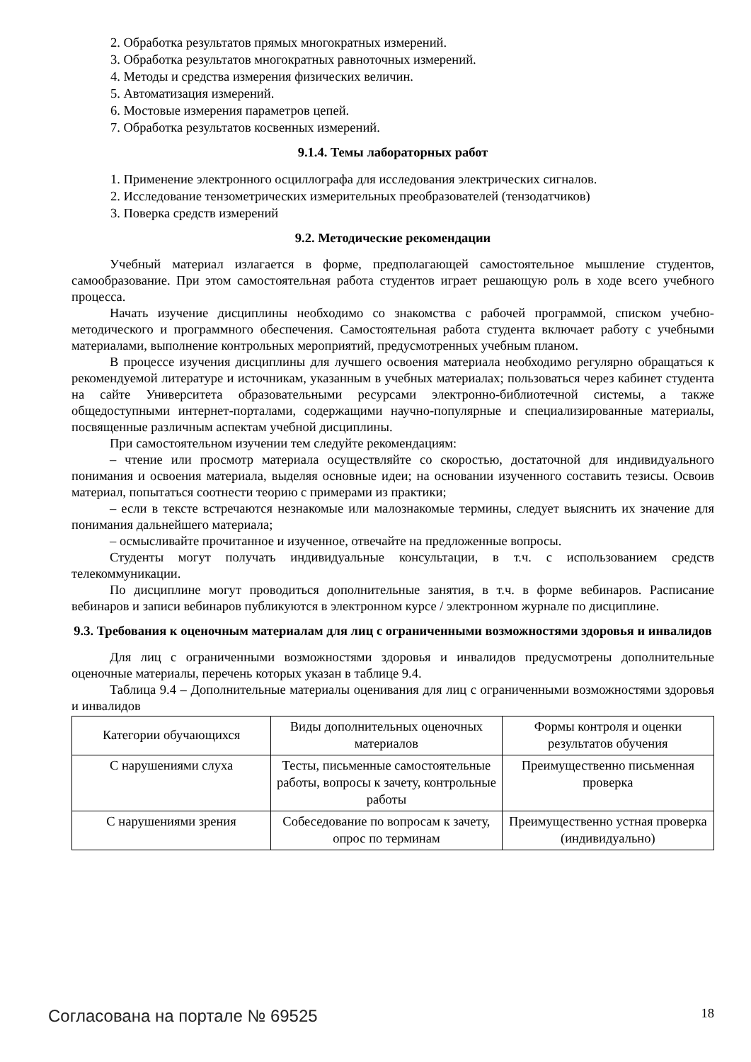2. Обработка результатов прямых многократных измерений.
3. Обработка результатов многократных равноточных измерений.
4. Методы и средства измерения физических величин.
5. Автоматизация измерений.
6. Мостовые измерения параметров цепей.
7. Обработка результатов косвенных измерений.
9.1.4. Темы лабораторных работ
1. Применение электронного осциллографа для исследования электрических сигналов.
2. Исследование тензометрических измерительных преобразователей (тензодатчиков)
3. Поверка средств измерений
9.2. Методические рекомендации
Учебный материал излагается в форме, предполагающей самостоятельное мышление студентов, самообразование. При этом самостоятельная работа студентов играет решающую роль в ходе всего учебного процесса.
Начать изучение дисциплины необходимо со знакомства с рабочей программой, списком учебно-методического и программного обеспечения. Самостоятельная работа студента включает работу с учебными материалами, выполнение контрольных мероприятий, предусмотренных учебным планом.
В процессе изучения дисциплины для лучшего освоения материала необходимо регулярно обращаться к рекомендуемой литературе и источникам, указанным в учебных материалах; пользоваться через кабинет студента на сайте Университета образовательными ресурсами электронно-библиотечной системы, а также общедоступными интернет-порталами, содержащими научно-популярные и специализированные материалы, посвященные различным аспектам учебной дисциплины.
При самостоятельном изучении тем следуйте рекомендациям:
– чтение или просмотр материала осуществляйте со скоростью, достаточной для индивидуального понимания и освоения материала, выделяя основные идеи; на основании изученного составить тезисы. Освоив материал, попытаться соотнести теорию с примерами из практики;
– если в тексте встречаются незнакомые или малознакомые термины, следует выяснить их значение для понимания дальнейшего материала;
– осмысливайте прочитанное и изученное, отвечайте на предложенные вопросы.
Студенты могут получать индивидуальные консультации, в т.ч. с использованием средств телекоммуникации.
По дисциплине могут проводиться дополнительные занятия, в т.ч. в форме вебинаров. Расписание вебинаров и записи вебинаров публикуются в электронном курсе / электронном журнале по дисциплине.
9.3. Требования к оценочным материалам для лиц с ограниченными возможностями здоровья и инвалидов
Для лиц с ограниченными возможностями здоровья и инвалидов предусмотрены дополнительные оценочные материалы, перечень которых указан в таблице 9.4.
Таблица 9.4 – Дополнительные материалы оценивания для лиц с ограниченными возможностями здоровья и инвалидов
| Категории обучающихся | Виды дополнительных оценочных материалов | Формы контроля и оценки результатов обучения |
| С нарушениями слуха | Тесты, письменные самостоятельные работы, вопросы к зачету, контрольные работы | Преимущественно письменная проверка |
| С нарушениями зрения | Собеседование по вопросам к зачету, опрос по терминам | Преимущественно устная проверка (индивидуально) |
Согласована на портале № 69525 18